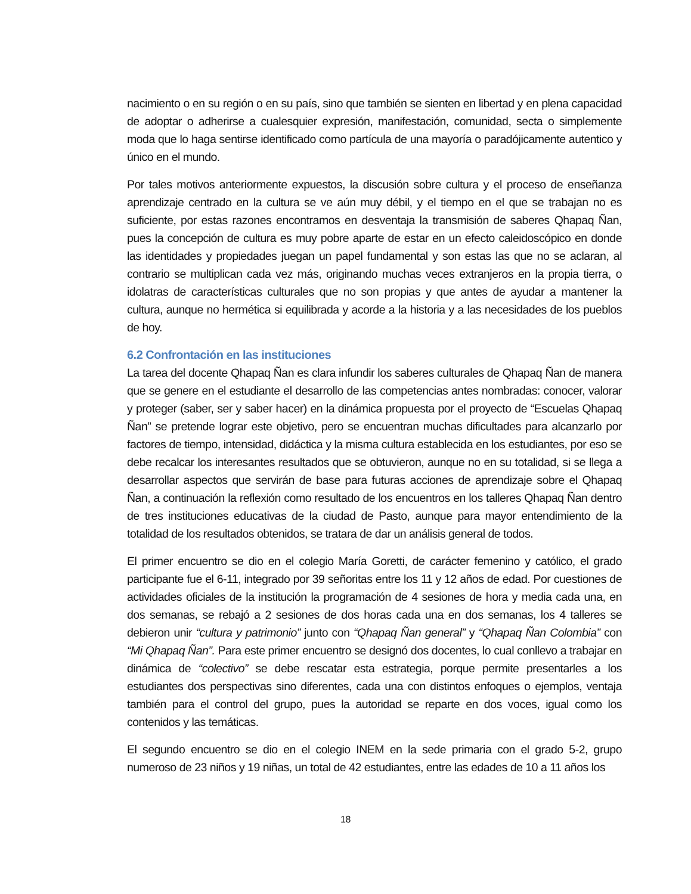nacimiento o en su región o en su país, sino que también se sienten en libertad y en plena capacidad de adoptar o adherirse a cualesquier expresión, manifestación, comunidad, secta o simplemente moda que lo haga sentirse identificado como partícula de una mayoría o paradójicamente autentico y único en el mundo.
Por tales motivos anteriormente expuestos, la discusión sobre cultura y el proceso de enseñanza aprendizaje centrado en la cultura se ve aún muy débil, y el tiempo en el que se trabajan no es suficiente, por estas razones encontramos en desventaja la transmisión de saberes Qhapaq Ñan, pues la concepción de cultura es muy pobre aparte de estar en un efecto caleidoscópico en donde las identidades y propiedades juegan un papel fundamental y son estas las que no se aclaran, al contrario se multiplican cada vez más, originando muchas veces extranjeros en la propia tierra, o idolatras de características culturales que no son propias y que antes de ayudar a mantener la cultura, aunque no hermética si equilibrada y acorde a la historia y a las necesidades de los pueblos de hoy.
6.2 Confrontación en las instituciones
La tarea del docente Qhapaq Ñan es clara infundir los saberes culturales de Qhapaq Ñan de manera que se genere en el estudiante el desarrollo de las competencias antes nombradas: conocer, valorar y proteger (saber, ser y saber hacer) en la dinámica propuesta por el proyecto de “Escuelas Qhapaq Ñan” se pretende lograr este objetivo, pero se encuentran muchas dificultades para alcanzarlo por factores de tiempo, intensidad, didáctica y la misma cultura establecida en los estudiantes, por eso se debe recalcar los interesantes resultados que se obtuvieron, aunque no en su totalidad, si se llega a desarrollar aspectos que servirán de base para futuras acciones de aprendizaje sobre el Qhapaq Ñan, a continuación la reflexión como resultado de los encuentros en los talleres Qhapaq Ñan dentro de tres instituciones educativas de la ciudad de Pasto, aunque para mayor entendimiento de la totalidad de los resultados obtenidos, se tratara de dar un análisis general de todos.
El primer encuentro se dio en el colegio María Goretti, de carácter femenino y católico, el grado participante fue el 6-11, integrado por 39 señoritas entre los 11 y 12 años de edad. Por cuestiones de actividades oficiales de la institución la programación de 4 sesiones de hora y media cada una, en dos semanas, se rebajó a 2 sesiones de dos horas cada una en dos semanas, los 4 talleres se debieron unir “cultura y patrimonio” junto con “Qhapaq Ñan general” y “Qhapaq Ñan Colombia” con “Mi Qhapaq Ñan”. Para este primer encuentro se designó dos docentes, lo cual conllevo a trabajar en dinámica de “colectivo” se debe rescatar esta estrategia, porque permite presentarles a los estudiantes dos perspectivas sino diferentes, cada una con distintos enfoques o ejemplos, ventaja también para el control del grupo, pues la autoridad se reparte en dos voces, igual como los contenidos y las temáticas.
El segundo encuentro se dio en el colegio INEM en la sede primaria con el grado 5-2, grupo numeroso de 23 niños y 19 niñas, un total de 42 estudiantes, entre las edades de 10 a 11 años los
18